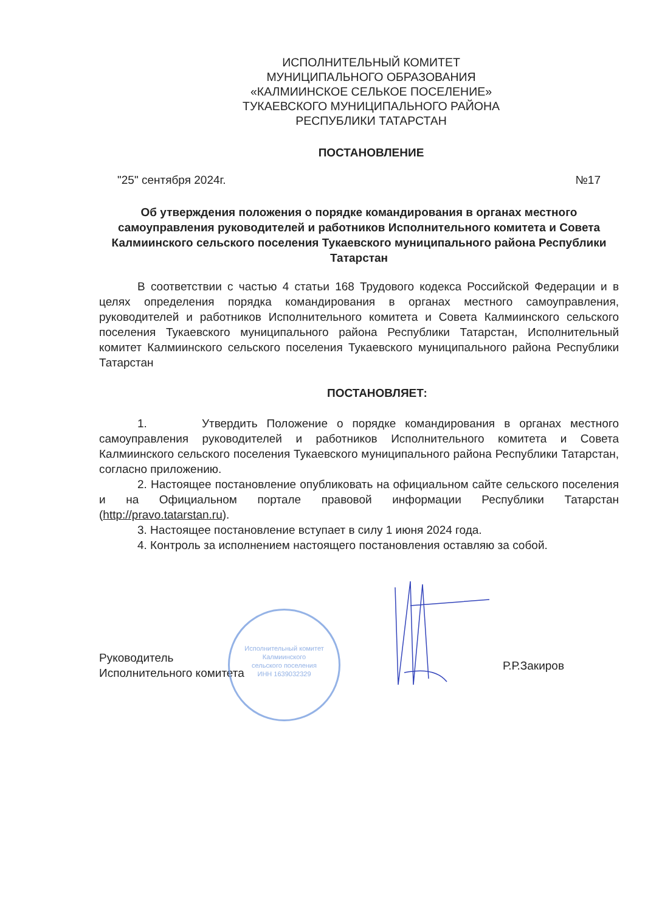ИСПОЛНИТЕЛЬНЫЙ КОМИТЕТ
МУНИЦИПАЛЬНОГО ОБРАЗОВАНИЯ
«КАЛМИИНСКОЕ СЕЛЬКОЕ ПОСЕЛЕНИЕ»
ТУКАЕВСКОГО МУНИЦИПАЛЬНОГО РАЙОНА
РЕСПУБЛИКИ ТАТАРСТАН
ПОСТАНОВЛЕНИЕ
"25" сентября 2024г. №17
Об утверждения положения о порядке командирования в органах местного самоуправления руководителей и работников Исполнительного комитета и Совета Калмиинского сельского поселения Тукаевского муниципального района Республики Татарстан
В соответствии с частью 4 статьи 168 Трудового кодекса Российской Федерации и в целях определения порядка командирования в органах местного самоуправления, руководителей и работников Исполнительного комитета и Совета Калмиинского сельского поселения Тукаевского муниципального района Республики Татарстан, Исполнительный комитет Калмиинского сельского поселения Тукаевского муниципального района Республики Татарстан
ПОСТАНОВЛЯЕТ:
1. Утвердить Положение о порядке командирования в органах местного самоуправления руководителей и работников Исполнительного комитета и Совета Калмиинского сельского поселения Тукаевского муниципального района Республики Татарстан, согласно приложению.
2. Настоящее постановление опубликовать на официальном сайте сельского поселения и на Официальном портале правовой информации Республики Татарстан (http://pravo.tatarstan.ru).
3. Настоящее постановление вступает в силу 1 июня 2024 года.
4. Контроль за исполнением настоящего постановления оставляю за собой.
Руководитель
Исполнительного комитета Р.Р.Закиров
Исполнительный комитет
Калмиинского
сельского поселения
ИНН 1639032329